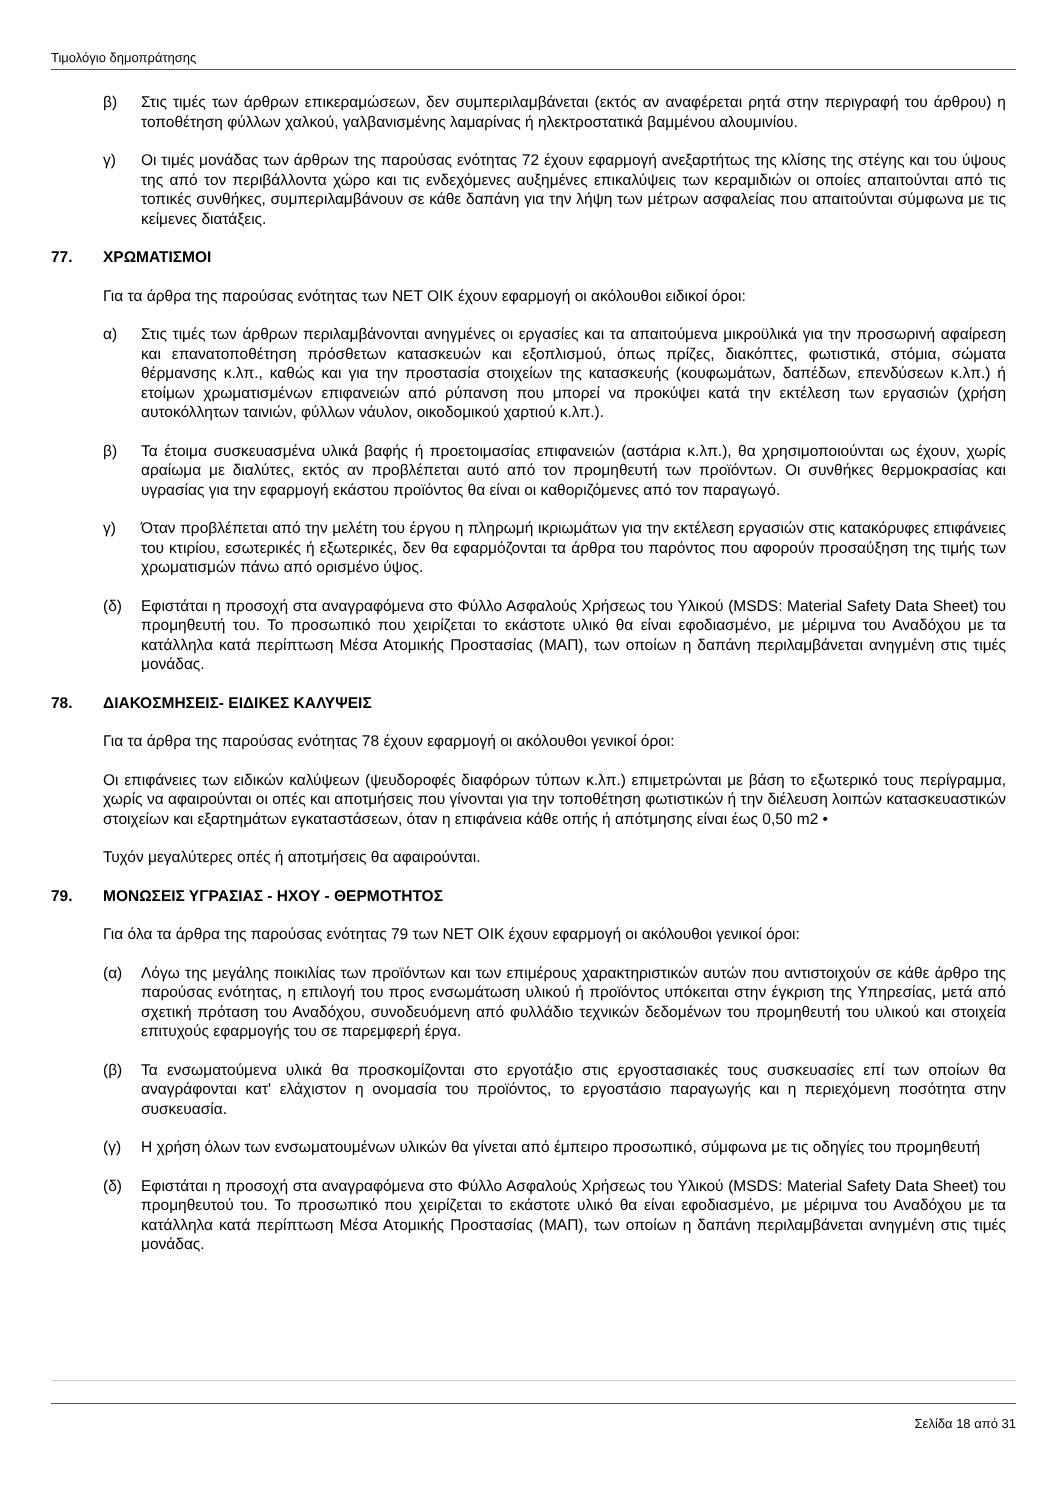Τιμολόγιο δημοπράτησης
β) Στις τιμές των άρθρων επικεραμώσεων, δεν συμπεριλαμβάνεται (εκτός αν αναφέρεται ρητά στην περιγραφή του άρθρου) η τοποθέτηση φύλλων χαλκού, γαλβανισμένης λαμαρίνας ή ηλεκτροστατικά βαμμένου αλουμινίου.
γ) Οι τιμές μονάδας των άρθρων της παρούσας ενότητας 72 έχουν εφαρμογή ανεξαρτήτως της κλίσης της στέγης και του ύψους της από τον περιβάλλοντα χώρο και τις ενδεχόμενες αυξημένες επικαλύψεις των κεραμιδιών οι οποίες απαιτούνται από τις τοπικές συνθήκες, συμπεριλαμβάνουν σε κάθε δαπάνη για την λήψη των μέτρων ασφαλείας που απαιτούνται σύμφωνα με τις κείμενες διατάξεις.
77. ΧΡΩΜΑΤΙΣΜΟΙ
Για τα άρθρα της παρούσας ενότητας των ΝΕΤ ΟΙΚ έχουν εφαρμογή οι ακόλουθοι ειδικοί όροι:
α) Στις τιμές των άρθρων περιλαμβάνονται ανηγμένες οι εργασίες και τα απαιτούμενα μικροϋλικά για την προσωρινή αφαίρεση και επανατοποθέτηση πρόσθετων κατασκευών και εξοπλισμού, όπως πρίζες, διακόπτες, φωτιστικά, στόμια, σώματα θέρμανσης κ.λπ., καθώς και για την προστασία στοιχείων της κατασκευής (κουφωμάτων, δαπέδων, επενδύσεων κ.λπ.) ή ετοίμων χρωματισμένων επιφανειών από ρύπανση που μπορεί να προκύψει κατά την εκτέλεση των εργασιών (χρήση αυτοκόλλητων ταινιών, φύλλων νάυλον, οικοδομικού χαρτιού κ.λπ.).
β) Τα έτοιμα συσκευασμένα υλικά βαφής ή προετοιμασίας επιφανειών (αστάρια κ.λπ.), θα χρησιμοποιούνται ως έχουν, χωρίς αραίωμα με διαλύτες, εκτός αν προβλέπεται αυτό από τον προμηθευτή των προϊόντων. Οι συνθήκες θερμοκρασίας και υγρασίας για την εφαρμογή εκάστου προϊόντος θα είναι οι καθοριζόμενες από τον παραγωγό.
γ) Όταν προβλέπεται από την μελέτη του έργου η πληρωμή ικριωμάτων για την εκτέλεση εργασιών στις κατακόρυφες επιφάνειες του κτιρίου, εσωτερικές ή εξωτερικές, δεν θα εφαρμόζονται τα άρθρα του παρόντος που αφορούν προσαύξηση της τιμής των χρωματισμών πάνω από ορισμένο ύψος.
(δ) Εφιστάται η προσοχή στα αναγραφόμενα στο Φύλλο Ασφαλούς Χρήσεως του Υλικού (MSDS: Material Safety Data Sheet) του προμηθευτή του. Το προσωπικό που χειρίζεται το εκάστοτε υλικό θα είναι εφοδιασμένο, με μέριμνα του Αναδόχου με τα κατάλληλα κατά περίπτωση Μέσα Ατομικής Προστασίας (ΜΑΠ), των οποίων η δαπάνη περιλαμβάνεται ανηγμένη στις τιμές μονάδας.
78. ΔΙΑΚΟΣΜΗΣΕΙΣ- ΕΙΔΙΚΕΣ ΚΑΛΥΨΕΙΣ
Για τα άρθρα της παρούσας ενότητας 78 έχουν εφαρμογή οι ακόλουθοι γενικοί όροι:
Οι επιφάνειες των ειδικών καλύψεων (ψευδοροφές διαφόρων τύπων κ.λπ.) επιμετρώνται με βάση το εξωτερικό τους περίγραμμα, χωρίς να αφαιρούνται οι οπές και αποτμήσεις που γίνονται για την τοποθέτηση φωτιστικών ή την διέλευση λοιπών κατασκευαστικών στοιχείων και εξαρτημάτων εγκαταστάσεων, όταν η επιφάνεια κάθε οπής ή απότμησης είναι έως 0,50 m2 •
Τυχόν μεγαλύτερες οπές ή αποτμήσεις θα αφαιρούνται.
79. ΜΟΝΩΣΕΙΣ ΥΓΡΑΣΙΑΣ - ΗΧΟΥ - ΘΕΡΜΟΤΗΤΟΣ
Για όλα τα άρθρα της παρούσας ενότητας 79 των ΝΕΤ ΟΙΚ έχουν εφαρμογή οι ακόλουθοι γενικοί όροι:
(α) Λόγω της μεγάλης ποικιλίας των προϊόντων και των επιμέρους χαρακτηριστικών αυτών που αντιστοιχούν σε κάθε άρθρο της παρούσας ενότητας, η επιλογή του προς ενσωμάτωση υλικού ή προϊόντος υπόκειται στην έγκριση της Υπηρεσίας, μετά από σχετική πρόταση του Αναδόχου, συνοδευόμενη από φυλλάδιο τεχνικών δεδομένων του προμηθευτή του υλικού και στοιχεία επιτυχούς εφαρμογής του σε παρεμφερή έργα.
(β) Τα ενσωματούμενα υλικά θα προσκομίζονται στο εργοτάξιο στις εργοστασιακές τους συσκευασίες επί των οποίων θα αναγράφονται κατ' ελάχιστον η ονομασία του προϊόντος, το εργοστάσιο παραγωγής και η περιεχόμενη ποσότητα στην συσκευασία.
(γ) Η χρήση όλων των ενσωματουμένων υλικών θα γίνεται από έμπειρο προσωπικό, σύμφωνα με τις οδηγίες του προμηθευτή
(δ) Εφιστάται η προσοχή στα αναγραφόμενα στο Φύλλο Ασφαλούς Χρήσεως του Υλικού (MSDS: Material Safety Data Sheet) του προμηθευτού του. Το προσωπικό που χειρίζεται το εκάστοτε υλικό θα είναι εφοδιασμένο, με μέριμνα του Αναδόχου με τα κατάλληλα κατά περίπτωση Μέσα Ατομικής Προστασίας (ΜΑΠ), των οποίων η δαπάνη περιλαμβάνεται ανηγμένη στις τιμές μονάδας.
Σελίδα 18 από 31